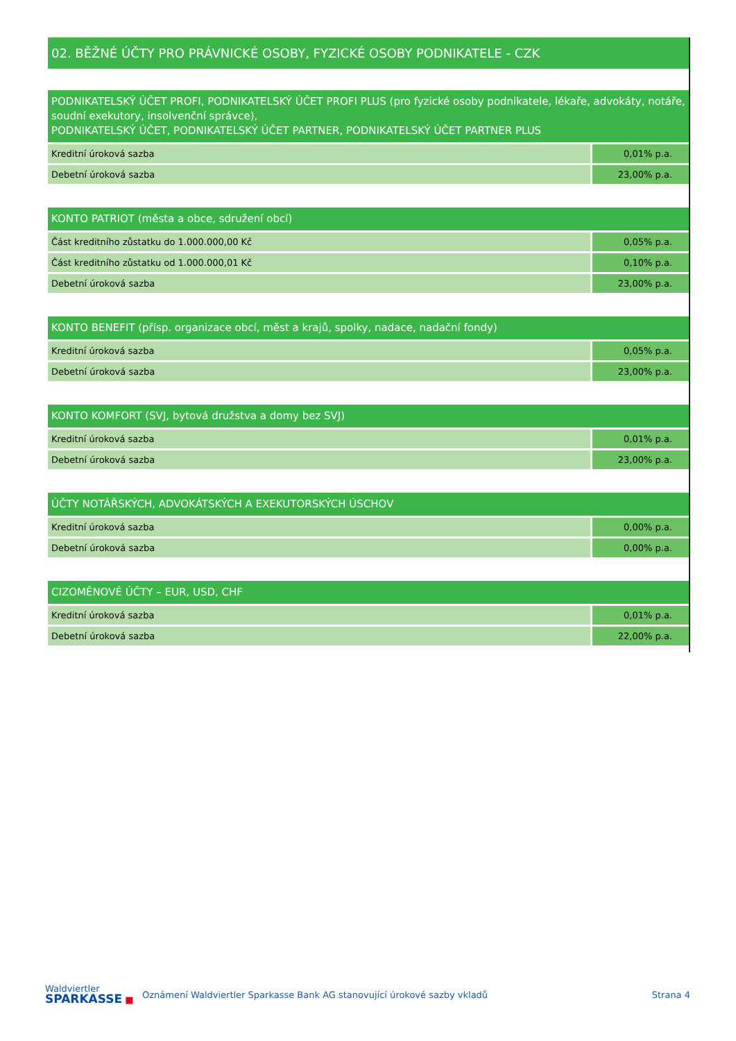02. BĚŽNÉ ÚČTY PRO PRÁVNICKÉ OSOBY, FYZICKÉ OSOBY PODNIKATELE - CZK
| PODNIKATELSKÝ ÚČET PROFI, PODNIKATELSKÝ ÚČET PROFI PLUS (pro fyzické osoby podnikatele, lékaře, advokáty, notáře, soudní exekutory, insolvenční správce), PODNIKATELSKÝ ÚČET, PODNIKATELSKÝ ÚČET PARTNER, PODNIKATELSKÝ ÚČET PARTNER PLUS | |
| --- | --- |
| Kreditní úroková sazba | 0,01% p.a. |
| Debetní úroková sazba | 23,00% p.a. |
| KONTO PATRIOT (města a obce, sdružení obcí) | |
| --- | --- |
| Část kreditního zůstatku do 1.000.000,00 Kč | 0,05% p.a. |
| Část kreditního zůstatku od 1.000.000,01 Kč | 0,10% p.a. |
| Debetní úroková sazba | 23,00% p.a. |
| KONTO BENEFIT (přísp. organizace obcí, měst a krajů, spolky, nadace, nadační fondy) | |
| --- | --- |
| Kreditní úroková sazba | 0,05% p.a. |
| Debetní úroková sazba | 23,00% p.a. |
| KONTO KOMFORT (SVJ, bytová družstva a domy bez SVJ) | |
| --- | --- |
| Kreditní úroková sazba | 0,01% p.a. |
| Debetní úroková sazba | 23,00% p.a. |
| ÚČTY NOTÁŘSKÝCH, ADVOKÁTSKÝCH A EXEKUTORSKÝCH ÚSCHOV | |
| --- | --- |
| Kreditní úroková sazba | 0,00% p.a. |
| Debetní úroková sazba | 0,00% p.a. |
| CIZOMĚNOVÉ ÚČTY – EUR, USD, CHF | |
| --- | --- |
| Kreditní úroková sazba | 0,01% p.a. |
| Debetní úroková sazba | 22,00% p.a. |
Waldviertler
SPARKASSE ■
Oznámení Waldviertler Sparkasse Bank AG stanovující úrokové sazby vkladů
Strana 4